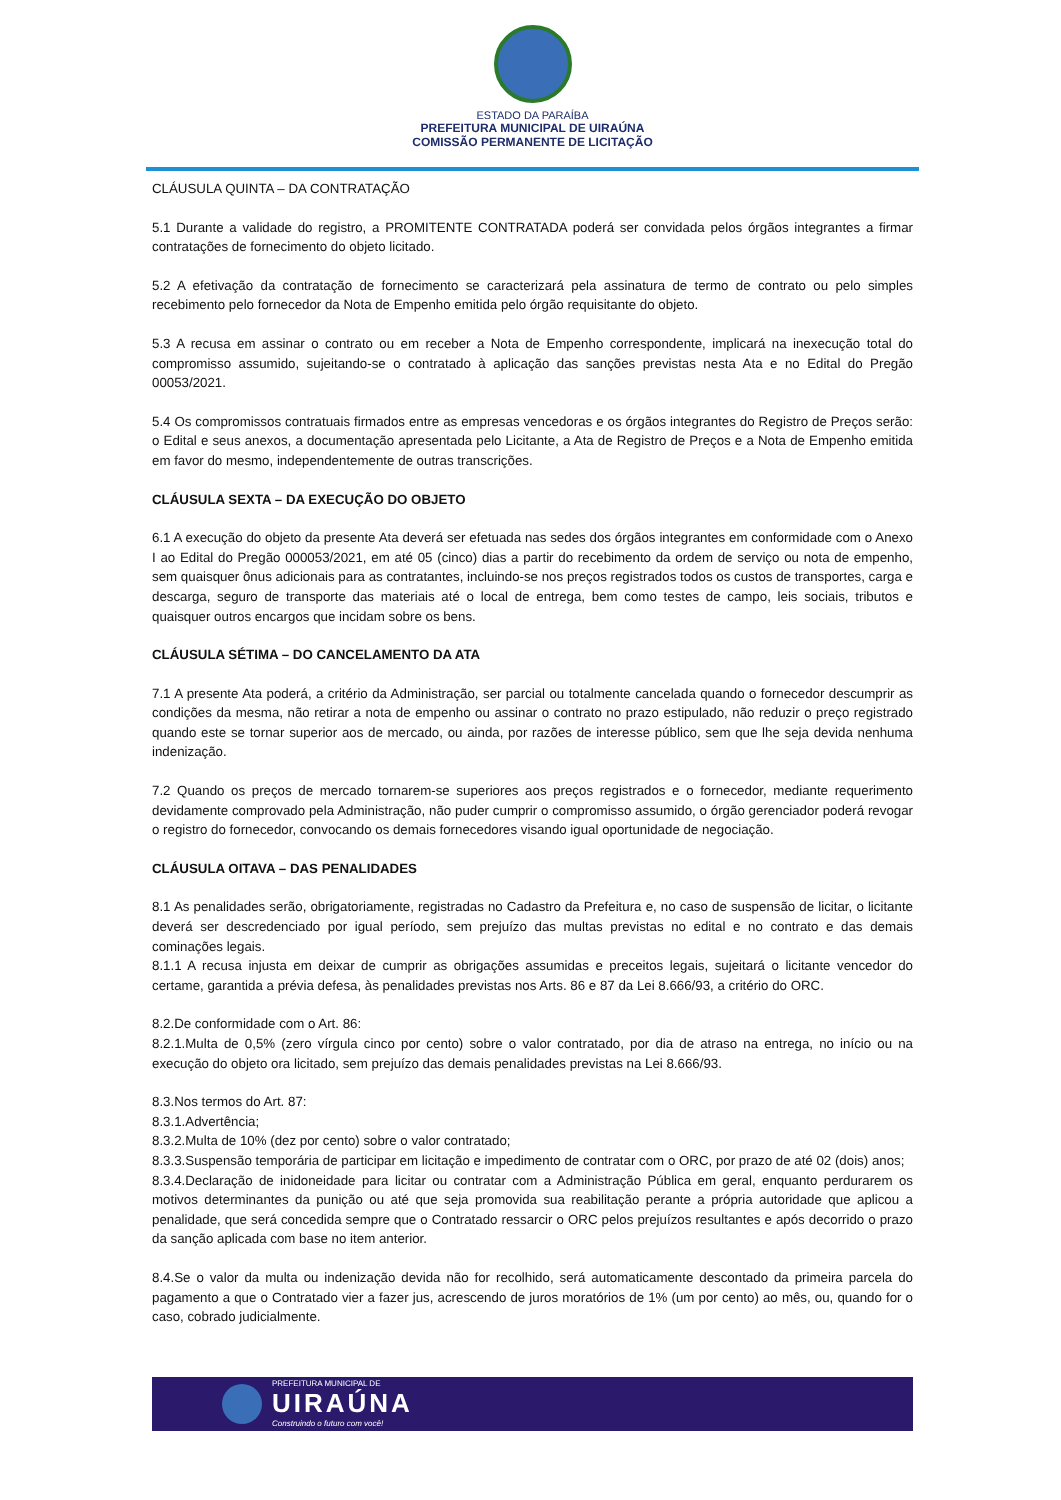ESTADO DA PARAÍBA
PREFEITURA MUNICIPAL DE UIRAÚNA
COMISSÃO PERMANENTE DE LICITAÇÃO
CLÁUSULA QUINTA – DA CONTRATAÇÃO
5.1 Durante a validade do registro, a PROMITENTE CONTRATADA poderá ser convidada pelos órgãos integrantes a firmar contratações de fornecimento do objeto licitado.
5.2 A efetivação da contratação de fornecimento se caracterizará pela assinatura de termo de contrato ou pelo simples recebimento pelo fornecedor da Nota de Empenho emitida pelo órgão requisitante do objeto.
5.3 A recusa em assinar o contrato ou em receber a Nota de Empenho correspondente, implicará na inexecução total do compromisso assumido, sujeitando-se o contratado à aplicação das sanções previstas nesta Ata e no Edital do Pregão 00053/2021.
5.4 Os compromissos contratuais firmados entre as empresas vencedoras e os órgãos integrantes do Registro de Preços serão: o Edital e seus anexos, a documentação apresentada pelo Licitante, a Ata de Registro de Preços e a Nota de Empenho emitida em favor do mesmo, independentemente de outras transcrições.
CLÁUSULA SEXTA – DA EXECUÇÃO DO OBJETO
6.1 A execução do objeto da presente Ata deverá ser efetuada nas sedes dos órgãos integrantes em conformidade com o Anexo I ao Edital do Pregão 000053/2021, em até 05 (cinco) dias a partir do recebimento da ordem de serviço ou nota de empenho, sem quaisquer ônus adicionais para as contratantes, incluindo-se nos preços registrados todos os custos de transportes, carga e descarga, seguro de transporte das materiais até o local de entrega, bem como testes de campo, leis sociais, tributos e quaisquer outros encargos que incidam sobre os bens.
CLÁUSULA SÉTIMA – DO CANCELAMENTO DA ATA
7.1 A presente Ata poderá, a critério da Administração, ser parcial ou totalmente cancelada quando o fornecedor descumprir as condições da mesma, não retirar a nota de empenho ou assinar o contrato no prazo estipulado, não reduzir o preço registrado quando este se tornar superior aos de mercado, ou ainda, por razões de interesse público, sem que lhe seja devida nenhuma indenização.
7.2 Quando os preços de mercado tornarem-se superiores aos preços registrados e o fornecedor, mediante requerimento devidamente comprovado pela Administração, não puder cumprir o compromisso assumido, o órgão gerenciador poderá revogar o registro do fornecedor, convocando os demais fornecedores visando igual oportunidade de negociação.
CLÁUSULA OITAVA – DAS PENALIDADES
8.1 As penalidades serão, obrigatoriamente, registradas no Cadastro da Prefeitura e, no caso de suspensão de licitar, o licitante deverá ser descredenciado por igual período, sem prejuízo das multas previstas no edital e no contrato e das demais cominações legais.
8.1.1 A recusa injusta em deixar de cumprir as obrigações assumidas e preceitos legais, sujeitará o licitante vencedor do certame, garantida a prévia defesa, às penalidades previstas nos Arts. 86 e 87 da Lei 8.666/93, a critério do ORC.
8.2.De conformidade com o Art. 86:
8.2.1.Multa de 0,5% (zero vírgula cinco por cento) sobre o valor contratado, por dia de atraso na entrega, no início ou na execução do objeto ora licitado, sem prejuízo das demais penalidades previstas na Lei 8.666/93.
8.3.Nos termos do Art. 87:
8.3.1.Advertência;
8.3.2.Multa de 10% (dez por cento) sobre o valor contratado;
8.3.3.Suspensão temporária de participar em licitação e impedimento de contratar com o ORC, por prazo de até 02 (dois) anos;
8.3.4.Declaração de inidoneidade para licitar ou contratar com a Administração Pública em geral, enquanto perdurarem os motivos determinantes da punição ou até que seja promovida sua reabilitação perante a própria autoridade que aplicou a penalidade, que será concedida sempre que o Contratado ressarcir o ORC pelos prejuízos resultantes e após decorrido o prazo da sanção aplicada com base no item anterior.
8.4.Se o valor da multa ou indenização devida não for recolhido, será automaticamente descontado da primeira parcela do pagamento a que o Contratado vier a fazer jus, acrescendo de juros moratórios de 1% (um por cento) ao mês, ou, quando for o caso, cobrado judicialmente.
PREFEITURA MUNICIPAL DE
UIRAÚNA
Construindo o futuro com você!